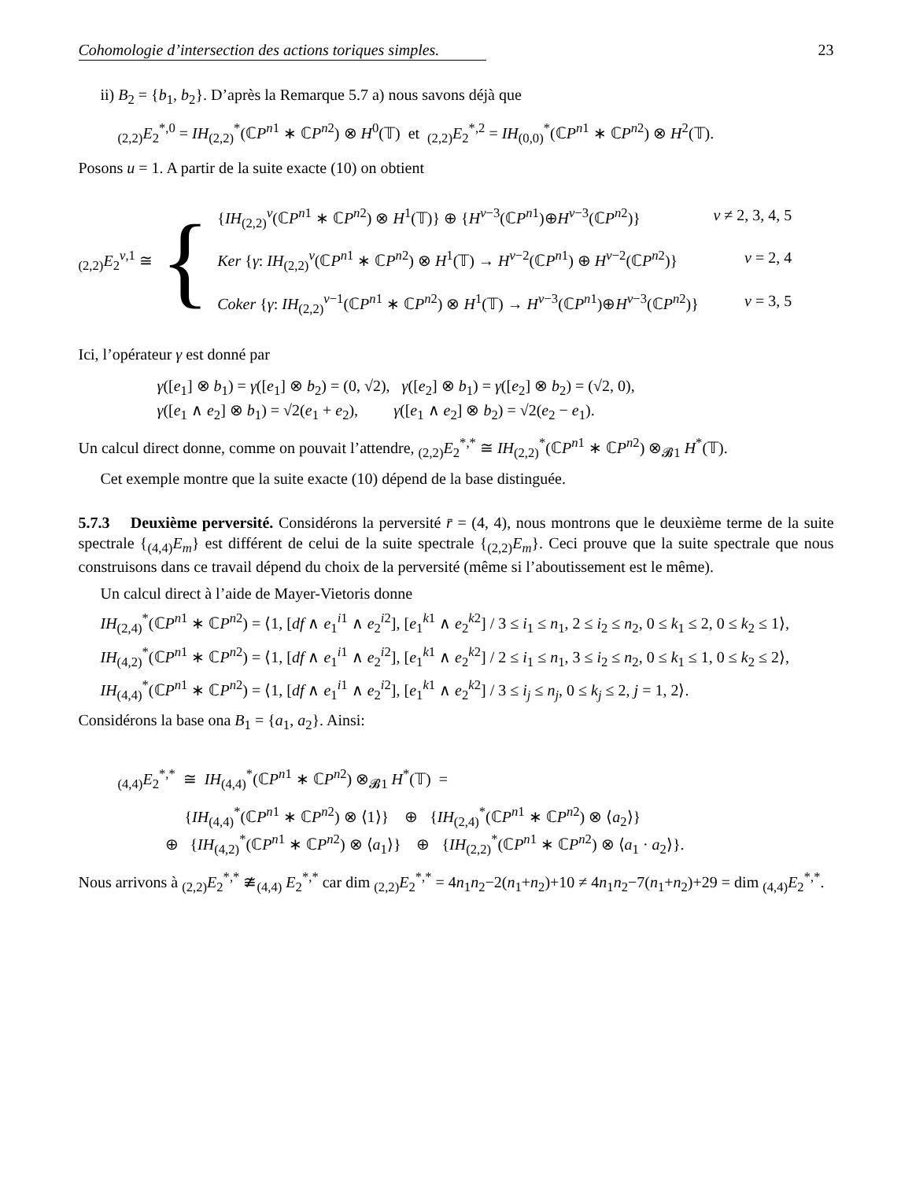Cohomologie d’intersection des actions toriques simples. 23
ii) B<sub>2</sub> = {b<sub>1</sub>, b<sub>2</sub>}. D’après la Remarque 5.7 a) nous savons déjà que
<sub>(2,2)</sub>E<sub>2</sub><sup>*,0</sup> = IH<sub>(2,2)</sub><sup>*</sup>(ℂP<sup>n1</sup> ∗ ℂP<sup>n2</sup>) ⊗ H<sup>0</sup>(𝕋) et <sub>(2,2)</sub>E<sub>2</sub><sup>*,2</sup> = IH<sub>(0,0)</sub><sup>*</sup>(ℂP<sup>n1</sup> ∗ ℂP<sup>n2</sup>) ⊗ H<sup>2</sup>(𝕋).
Posons u = 1. A partir de la suite exacte (10) on obtient
<sub>(2,2)</sub>E<sub>2</sub><sup>v,1</sup> ≅ {
{IH<sub>(2,2)</sub><sup>v</sup>(ℂP<sup>n1</sup> ∗ ℂP<sup>n2</sup>) ⊗ H<sup>1</sup>(𝕋)} ⊕ {H<sup>v−3</sup>(ℂP<sup>n1</sup>)⊕H<sup>v−3</sup>(ℂP<sup>n2</sup>)} v ≠ 2, 3, 4, 5
Ker {γ: IH<sub>(2,2)</sub><sup>v</sup>(ℂP<sup>n1</sup> ∗ ℂP<sup>n2</sup>) ⊗ H<sup>1</sup>(𝕋) → H<sup>v−2</sup>(ℂP<sup>n1</sup>) ⊕ H<sup>v−2</sup>(ℂP<sup>n2</sup>)} v = 2, 4
Coker {γ: IH<sub>(2,2)</sub><sup>v−1</sup>(ℂP<sup>n1</sup> ∗ ℂP<sup>n2</sup>) ⊗ H<sup>1</sup>(𝕋) → H<sup>v−3</sup>(ℂP<sup>n1</sup>)⊕H<sup>v−3</sup>(ℂP<sup>n2</sup>)} v = 3, 5
Ici, l’opérateur γ est donné par
γ([e<sub>1</sub>] ⊗ b<sub>1</sub>) = γ([e<sub>1</sub>] ⊗ b<sub>2</sub>) = (0, √2), γ([e<sub>2</sub>] ⊗ b<sub>1</sub>) = γ([e<sub>2</sub>] ⊗ b<sub>2</sub>) = (√2, 0),
γ([e<sub>1</sub> ∧ e<sub>2</sub>] ⊗ b<sub>1</sub>) = √2(e<sub>1</sub> + e<sub>2</sub>), γ([e<sub>1</sub> ∧ e<sub>2</sub>] ⊗ b<sub>2</sub>) = √2(e<sub>2</sub> − e<sub>1</sub>).
Un calcul direct donne, comme on pouvait l’attendre, <sub>(2,2)</sub>E<sub>2</sub><sup>*,*</sup> ≅ IH<sub>(2,2)</sub><sup>*</sup>(ℂP<sup>n1</sup> ∗ ℂP<sup>n2</sup>) ⊗<sub>𝓑1</sub> H<sup>*</sup>(𝕋).
Cet exemple montre que la suite exacte (10) dépend de la base distinguée.
5.7.3 Deuxième perversité. Considérons la perversité r̄ = (4, 4), nous montrons que le deuxième terme de la suite spectrale {<sub>(4,4)</sub>E<sub>m</sub>} est différent de celui de la suite spectrale {<sub>(2,2)</sub>E<sub>m</sub>}. Ceci prouve que la suite spectrale que nous construisons dans ce travail dépend du choix de la perversité (même si l’aboutissement est le même).
Un calcul direct à l’aide de Mayer-Vietoris donne
IH<sub>(2,4)</sub><sup>*</sup>(ℂP<sup>n1</sup> ∗ ℂP<sup>n2</sup>) = ⟨1, [df ∧ e<sub>1</sub><sup>i1</sup> ∧ e<sub>2</sub><sup>i2</sup>], [e<sub>1</sub><sup>k1</sup> ∧ e<sub>2</sub><sup>k2</sup>] / 3 ≤ i<sub>1</sub> ≤ n<sub>1</sub>, 2 ≤ i<sub>2</sub> ≤ n<sub>2</sub>, 0 ≤ k<sub>1</sub> ≤ 2, 0 ≤ k<sub>2</sub> ≤ 1⟩,
IH<sub>(4,2)</sub><sup>*</sup>(ℂP<sup>n1</sup> ∗ ℂP<sup>n2</sup>) = ⟨1, [df ∧ e<sub>1</sub><sup>i1</sup> ∧ e<sub>2</sub><sup>i2</sup>], [e<sub>1</sub><sup>k1</sup> ∧ e<sub>2</sub><sup>k2</sup>] / 2 ≤ i<sub>1</sub> ≤ n<sub>1</sub>, 3 ≤ i<sub>2</sub> ≤ n<sub>2</sub>, 0 ≤ k<sub>1</sub> ≤ 1, 0 ≤ k<sub>2</sub> ≤ 2⟩,
IH<sub>(4,4)</sub><sup>*</sup>(ℂP<sup>n1</sup> ∗ ℂP<sup>n2</sup>) = ⟨1, [df ∧ e<sub>1</sub><sup>i1</sup> ∧ e<sub>2</sub><sup>i2</sup>], [e<sub>1</sub><sup>k1</sup> ∧ e<sub>2</sub><sup>k2</sup>] / 3 ≤ i<sub>j</sub> ≤ n<sub>j</sub>, 0 ≤ k<sub>j</sub> ≤ 2, j = 1, 2⟩.
Considérons la base ona B<sub>1</sub> = {a<sub>1</sub>, a<sub>2</sub>}. Ainsi:
<sub>(4,4)</sub>E<sub>2</sub><sup>*,*</sup> ≅ IH<sub>(4,4)</sub><sup>*</sup>(ℂP<sup>n1</sup> ∗ ℂP<sup>n2</sup>) ⊗<sub>𝓑1</sub> H<sup>*</sup>(𝕋) =
{IH<sub>(4,4)</sub><sup>*</sup>(ℂP<sup>n1</sup> ∗ ℂP<sup>n2</sup>) ⊗ ⟨1⟩} ⊕ {IH<sub>(2,4)</sub><sup>*</sup>(ℂP<sup>n1</sup> ∗ ℂP<sup>n2</sup>) ⊗ ⟨a<sub>2</sub>⟩}
⊕ {IH<sub>(4,2)</sub><sup>*</sup>(ℂP<sup>n1</sup> ∗ ℂP<sup>n2</sup>) ⊗ ⟨a<sub>1</sub>⟩} ⊕ {IH<sub>(2,2)</sub><sup>*</sup>(ℂP<sup>n1</sup> ∗ ℂP<sup>n2</sup>) ⊗ ⟨a<sub>1</sub> · a<sub>2</sub>⟩}.
Nous arrivons à <sub>(2,2)</sub>E<sub>2</sub><sup>*,*</sup> ≇<sub>(4,4)</sub> E<sub>2</sub><sup>*,*</sup> car dim <sub>(2,2)</sub>E<sub>2</sub><sup>*,*</sup> = 4n<sub>1</sub>n<sub>2</sub>−2(n<sub>1</sub>+n<sub>2</sub>)+10 ≠ 4n<sub>1</sub>n<sub>2</sub>−7(n<sub>1</sub>+n<sub>2</sub>)+29 = dim <sub>(4,4)</sub>E<sub>2</sub><sup>*,*</sup>.